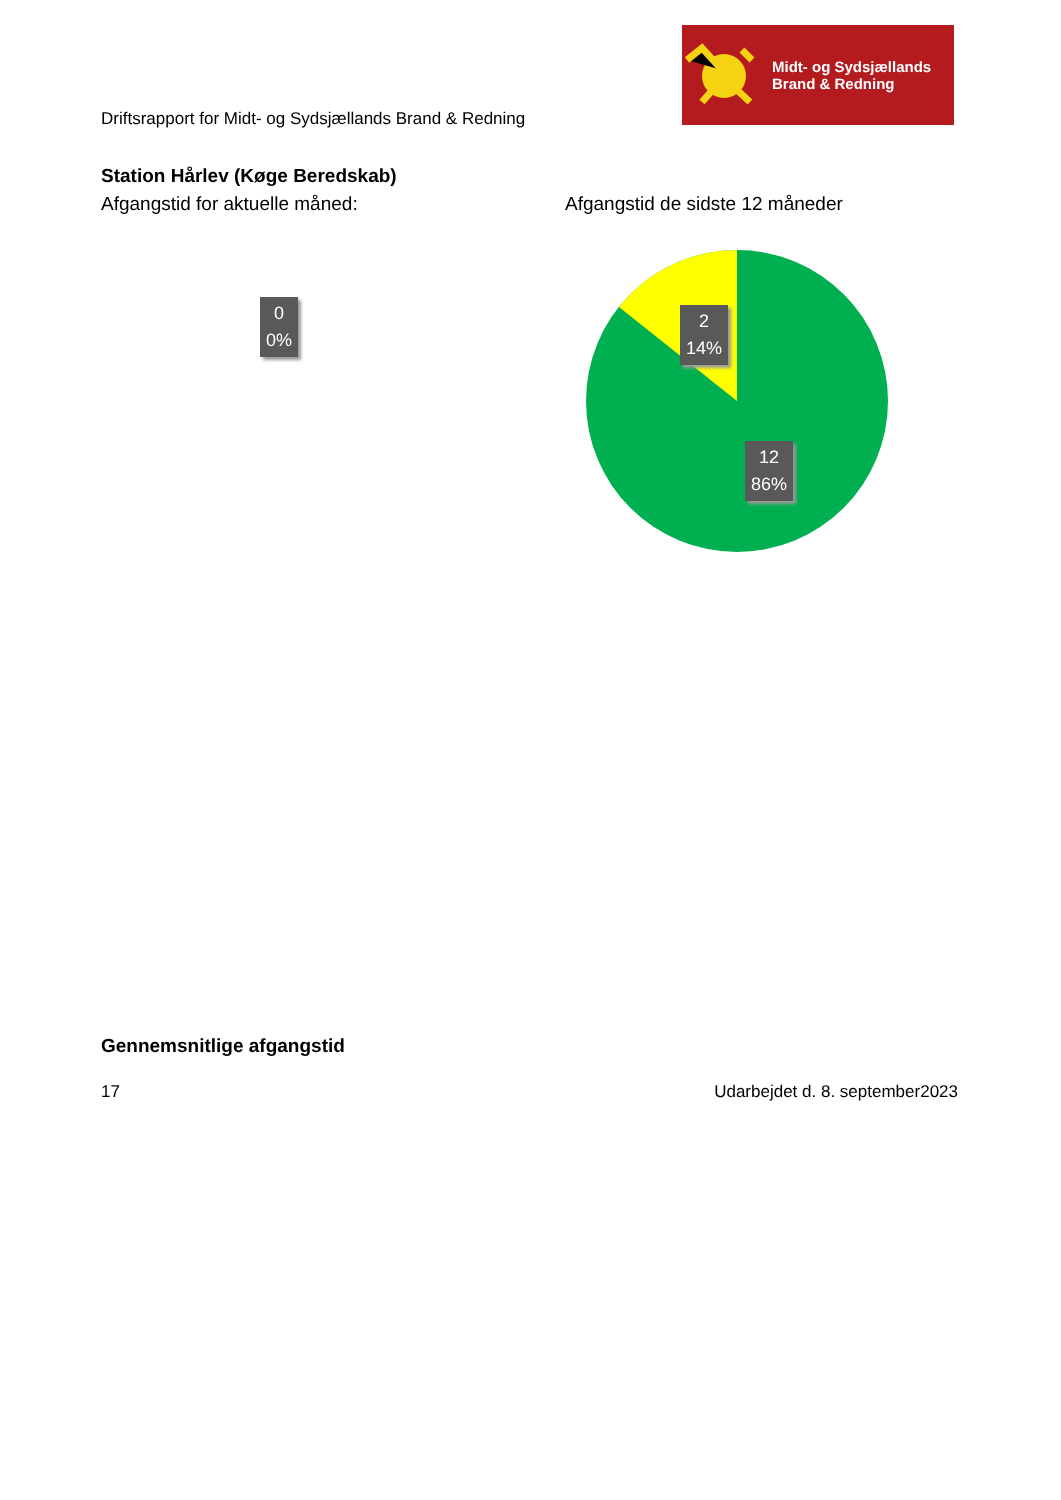Driftsrapport for Midt- og Sydsjællands Brand & Redning
Midt- og Sydsjællands
Brand & Redning
Station Hårlev (Køge Beredskab)
Afgangstid for aktuelle måned: Afgangstid de sidste 12 måneder
0
0%
2
14%
12
86%
Gennemsnitlige afgangstid
17 Udarbejdet d. 8. september2023